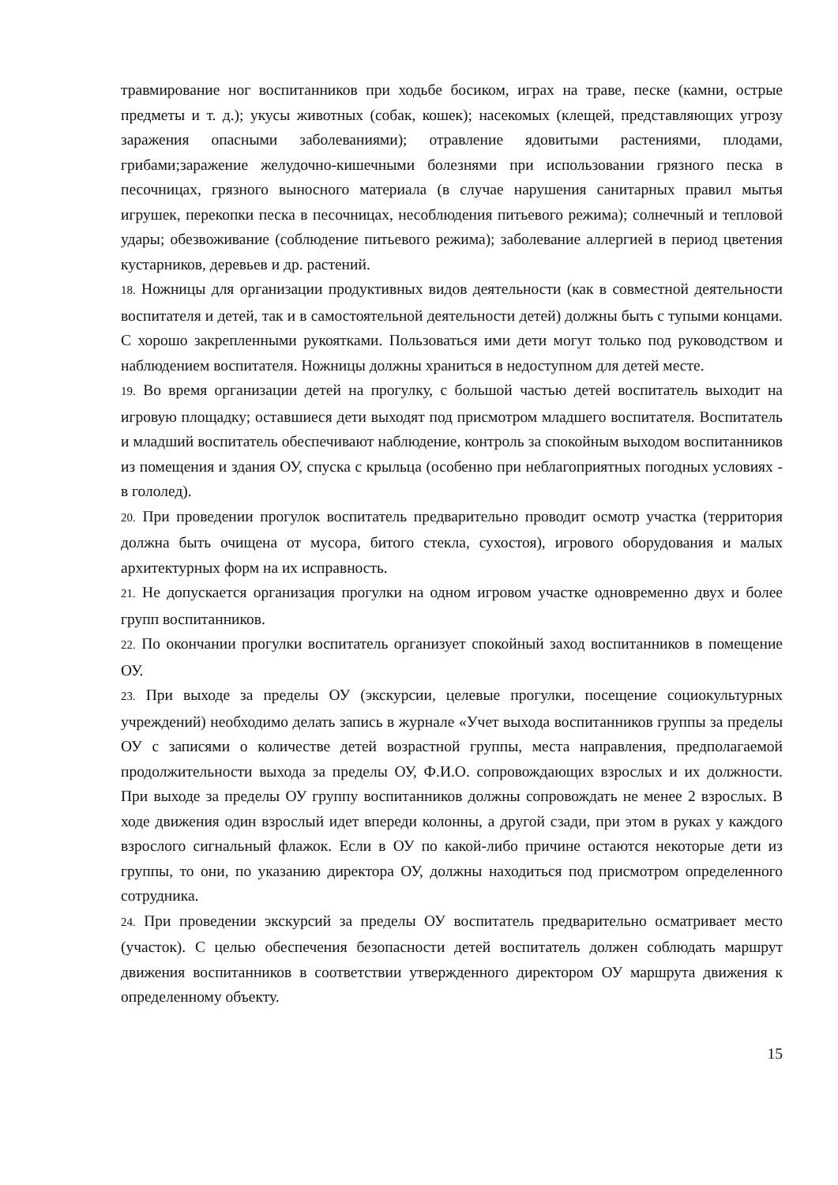травмирование ног воспитанников при ходьбе босиком, играх на траве, песке (камни, острые предметы и т. д.); укусы животных (собак, кошек); насекомых (клещей, представляющих угрозу заражения опасными заболеваниями); отравление ядовитыми растениями, плодами, грибами;заражение желудочно-кишечными болезнями при использовании грязного песка в песочницах, грязного выносного материала (в случае нарушения санитарных правил мытья игрушек, перекопки песка в песочницах, несоблюдения питьевого режима); солнечный и тепловой удары; обезвоживание (соблюдение питьевого режима); заболевание аллергией в период цветения кустарников, деревьев и др. растений.
18. Ножницы для организации продуктивных видов деятельности (как в совместной деятельности воспитателя и детей, так и в самостоятельной деятельности детей) должны быть с тупыми концами. С хорошо закрепленными рукоятками. Пользоваться ими дети могут только под руководством и наблюдением воспитателя. Ножницы должны храниться в недоступном для детей месте.
19. Во время организации детей на прогулку, с большой частью детей воспитатель выходит на игровую площадку; оставшиеся дети выходят под присмотром младшего воспитателя. Воспитатель и младший воспитатель обеспечивают наблюдение, контроль за спокойным выходом воспитанников из помещения и здания ОУ, спуска с крыльца (особенно при неблагоприятных погодных условиях - в гололед).
20. При проведении прогулок воспитатель предварительно проводит осмотр участка (территория должна быть очищена от мусора, битого стекла, сухостоя), игрового оборудования и малых архитектурных форм на их исправность.
21. Не допускается организация прогулки на одном игровом участке одновременно двух и более групп воспитанников.
22. По окончании прогулки воспитатель организует спокойный заход воспитанников в помещение ОУ.
23. При выходе за пределы ОУ (экскурсии, целевые прогулки, посещение социокультурных учреждений) необходимо делать запись в журнале «Учет выхода воспитанников группы за пределы ОУ с записями о количестве детей возрастной группы, места направления, предполагаемой продолжительности выхода за пределы ОУ, Ф.И.О. сопровождающих взрослых и их должности. При выходе за пределы ОУ группу воспитанников должны сопровождать не менее 2 взрослых. В ходе движения один взрослый идет впереди колонны, а другой сзади, при этом в руках у каждого взрослого сигнальный флажок. Если в ОУ по какой-либо причине остаются некоторые дети из группы, то они, по указанию директора ОУ, должны находиться под присмотром определенного сотрудника.
24. При проведении экскурсий за пределы ОУ воспитатель предварительно осматривает место (участок). С целью обеспечения безопасности детей воспитатель должен соблюдать маршрут движения воспитанников в соответствии утвержденного директором ОУ маршрута движения к определенному объекту.
15